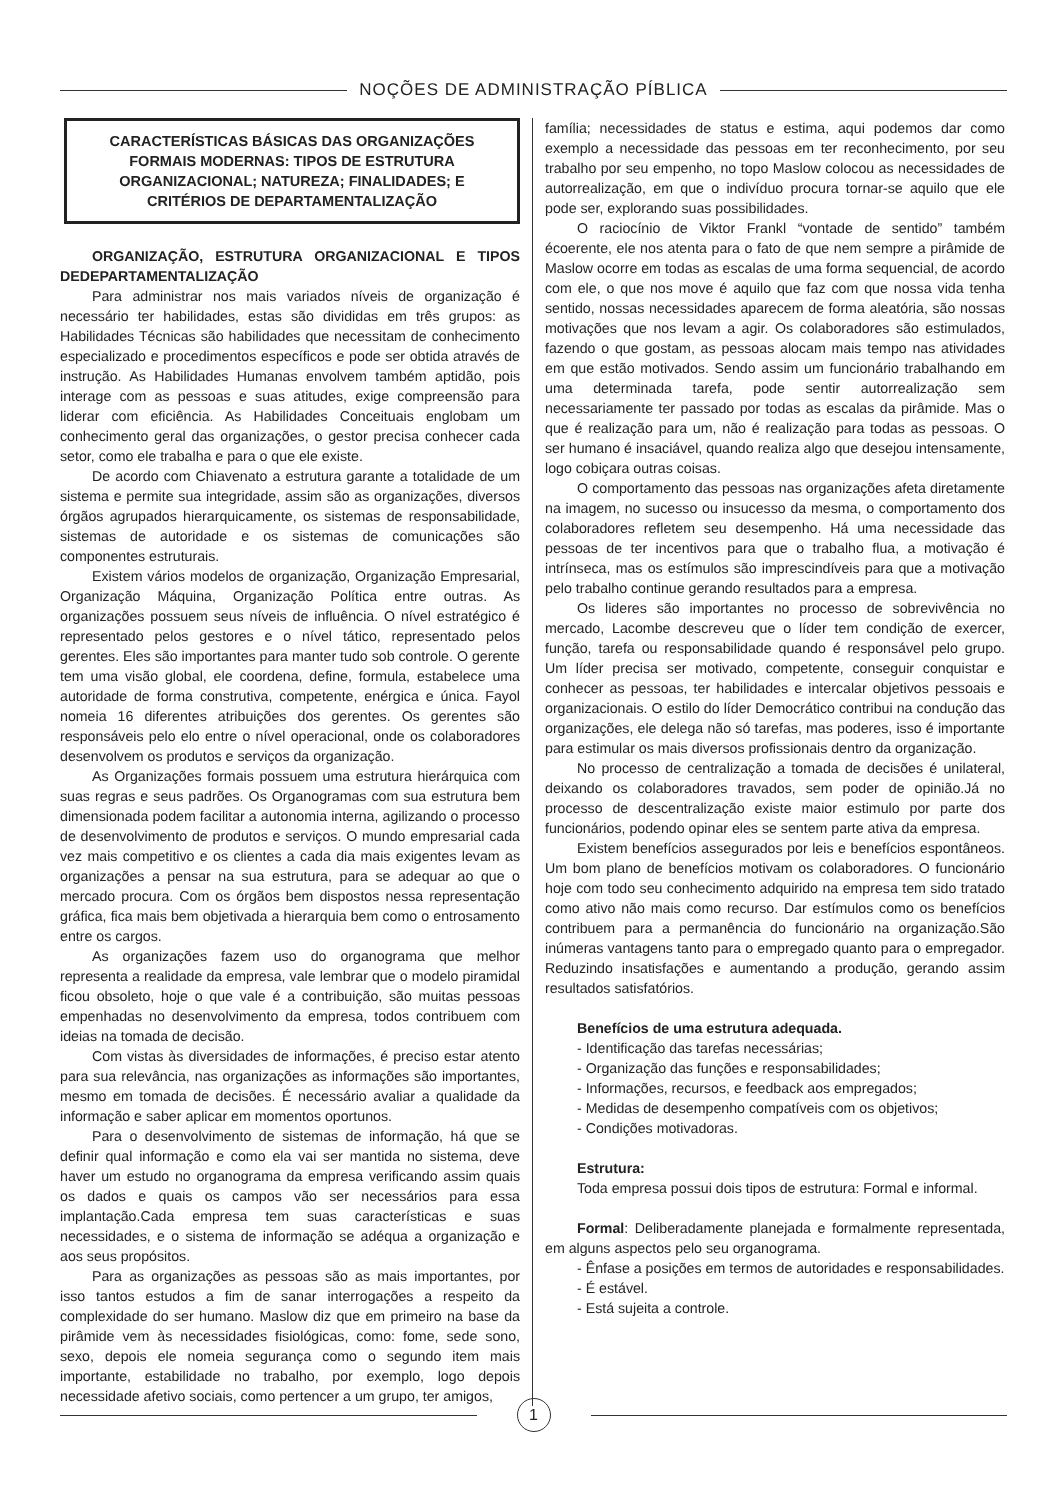NOÇÕES DE ADMINISTRAÇÃO PÍBLICA
CARACTERÍSTICAS BÁSICAS DAS ORGANIZAÇÕES FORMAIS MODERNAS: TIPOS DE ESTRUTURA ORGANIZACIONAL; NATUREZA; FINALIDADES; E CRITÉRIOS DE DEPARTAMENTALIZAÇÃO
ORGANIZAÇÃO, ESTRUTURA ORGANIZACIONAL E TIPOS DEDEPARTAMENTALIZAÇÃO
Para administrar nos mais variados níveis de organização é necessário ter habilidades, estas são divididas em três grupos: as Habilidades Técnicas são habilidades que necessitam de conhecimento especializado e procedimentos específicos e pode ser obtida através de instrução. As Habilidades Humanas envolvem também aptidão, pois interage com as pessoas e suas atitudes, exige compreensão para liderar com eficiência. As Habilidades Conceituais englobam um conhecimento geral das organizações, o gestor precisa conhecer cada setor, como ele trabalha e para o que ele existe.
De acordo com Chiavenato a estrutura garante a totalidade de um sistema e permite sua integridade, assim são as organizações, diversos órgãos agrupados hierarquicamente, os sistemas de responsabilidade, sistemas de autoridade e os sistemas de comunicações são componentes estruturais.
Existem vários modelos de organização, Organização Empresarial, Organização Máquina, Organização Política entre outras. As organizações possuem seus níveis de influência. O nível estratégico é representado pelos gestores e o nível tático, representado pelos gerentes. Eles são importantes para manter tudo sob controle. O gerente tem uma visão global, ele coordena, define, formula, estabelece uma autoridade de forma construtiva, competente, enérgica e única. Fayol nomeia 16 diferentes atribuições dos gerentes. Os gerentes são responsáveis pelo elo entre o nível operacional, onde os colaboradores desenvolvem os produtos e serviços da organização.
As Organizações formais possuem uma estrutura hierárquica com suas regras e seus padrões. Os Organogramas com sua estrutura bem dimensionada podem facilitar a autonomia interna, agilizando o processo de desenvolvimento de produtos e serviços. O mundo empresarial cada vez mais competitivo e os clientes a cada dia mais exigentes levam as organizações a pensar na sua estrutura, para se adequar ao que o mercado procura. Com os órgãos bem dispostos nessa representação gráfica, fica mais bem objetivada a hierarquia bem como o entrosamento entre os cargos.
As organizações fazem uso do organograma que melhor representa a realidade da empresa, vale lembrar que o modelo piramidal ficou obsoleto, hoje o que vale é a contribuição, são muitas pessoas empenhadas no desenvolvimento da empresa, todos contribuem com ideias na tomada de decisão.
Com vistas às diversidades de informações, é preciso estar atento para sua relevância, nas organizações as informações são importantes, mesmo em tomada de decisões. É necessário avaliar a qualidade da informação e saber aplicar em momentos oportunos.
Para o desenvolvimento de sistemas de informação, há que se definir qual informação e como ela vai ser mantida no sistema, deve haver um estudo no organograma da empresa verificando assim quais os dados e quais os campos vão ser necessários para essa implantação.Cada empresa tem suas características e suas necessidades, e o sistema de informação se adéqua a organização e aos seus propósitos.
Para as organizações as pessoas são as mais importantes, por isso tantos estudos a fim de sanar interrogações a respeito da complexidade do ser humano. Maslow diz que em primeiro na base da pirâmide vem às necessidades fisiológicas, como: fome, sede sono, sexo, depois ele nomeia segurança como o segundo item mais importante, estabilidade no trabalho, por exemplo, logo depois necessidade afetivo sociais, como pertencer a um grupo, ter amigos,
família; necessidades de status e estima, aqui podemos dar como exemplo a necessidade das pessoas em ter reconhecimento, por seu trabalho por seu empenho, no topo Maslow colocou as necessidades de autorrealização, em que o indivíduo procura tornar-se aquilo que ele pode ser, explorando suas possibilidades.
O raciocínio de Viktor Frankl “vontade de sentido” também écoerente, ele nos atenta para o fato de que nem sempre a pirâmide de Maslow ocorre em todas as escalas de uma forma sequencial, de acordo com ele, o que nos move é aquilo que faz com que nossa vida tenha sentido, nossas necessidades aparecem de forma aleatória, são nossas motivações que nos levam a agir. Os colaboradores são estimulados, fazendo o que gostam, as pessoas alocam mais tempo nas atividades em que estão motivados. Sendo assim um funcionário trabalhando em uma determinada tarefa, pode sentir autorrealização sem necessariamente ter passado por todas as escalas da pirâmide. Mas o que é realização para um, não é realização para todas as pessoas. O ser humano é insaciável, quando realiza algo que desejou intensamente, logo cobiçara outras coisas.
O comportamento das pessoas nas organizações afeta diretamente na imagem, no sucesso ou insucesso da mesma, o comportamento dos colaboradores refletem seu desempenho. Há uma necessidade das pessoas de ter incentivos para que o trabalho flua, a motivação é intrínseca, mas os estímulos são imprescindíveis para que a motivação pelo trabalho continue gerando resultados para a empresa.
Os lideres são importantes no processo de sobrevivência no mercado, Lacombe descreveu que o líder tem condição de exercer, função, tarefa ou responsabilidade quando é responsável pelo grupo. Um líder precisa ser motivado, competente, conseguir conquistar e conhecer as pessoas, ter habilidades e intercalar objetivos pessoais e organizacionais. O estilo do líder Democrático contribui na condução das organizações, ele delega não só tarefas, mas poderes, isso é importante para estimular os mais diversos profissionais dentro da organização.
No processo de centralização a tomada de decisões é unilateral, deixando os colaboradores travados, sem poder de opinião.Já no processo de descentralização existe maior estimulo por parte dos funcionários, podendo opinar eles se sentem parte ativa da empresa.
Existem benefícios assegurados por leis e benefícios espontâneos. Um bom plano de benefícios motivam os colaboradores. O funcionário hoje com todo seu conhecimento adquirido na empresa tem sido tratado como ativo não mais como recurso. Dar estímulos como os benefícios contribuem para a permanência do funcionário na organização.São inúmeras vantagens tanto para o empregado quanto para o empregador. Reduzindo insatisfações e aumentando a produção, gerando assim resultados satisfatórios.
Benefícios de uma estrutura adequada.
- Identificação das tarefas necessárias;
- Organização das funções e responsabilidades;
- Informações, recursos, e feedback aos empregados;
- Medidas de desempenho compatíveis com os objetivos;
- Condições motivadoras.
Estrutura:
Toda empresa possui dois tipos de estrutura: Formal e informal.
Formal: Deliberadamente planejada e formalmente representada, em alguns aspectos pelo seu organograma.
- Ênfase a posições em termos de autoridades e responsabilidades.
- É estável.
- Está sujeita a controle.
1